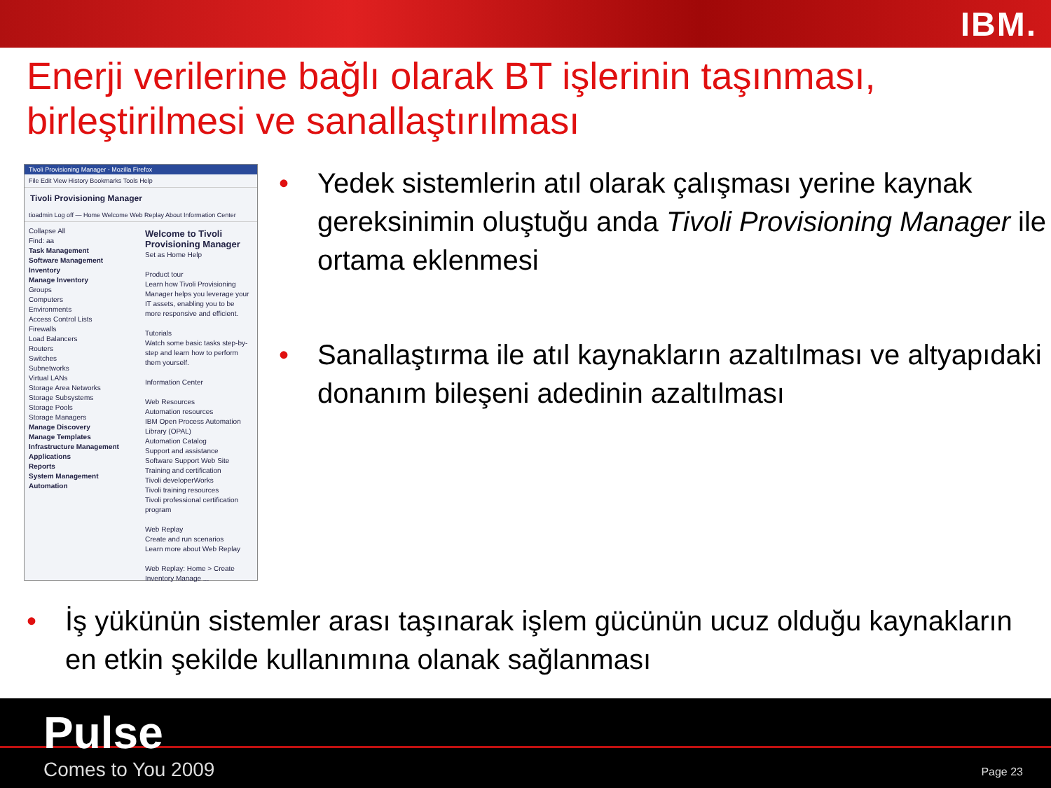IBM.
Enerji verilerine bağlı olarak BT işlerinin taşınması, birleştirilmesi ve sanallaştırılması
Tivoli Provisioning Manager - Mozilla Firefox
File Edit View History Bookmarks Tools Help
Tivoli Provisioning Manager
tioadmin Log off — Home Welcome Web Replay About Information Center
Collapse All
Find: aa
Task Management
Software Management
Inventory
Manage Inventory
Groups
Computers
Environments
Access Control Lists
Firewalls
Load Balancers
Routers
Switches
Subnetworks
Virtual LANs
Storage Area Networks
Storage Subsystems
Storage Pools
Storage Managers
Manage Discovery
Manage Templates
Infrastructure Management
Applications
Reports
System Management
Automation
Welcome to Tivoli Provisioning Manager Set as Home Help
Product tour
Learn how Tivoli Provisioning Manager helps you leverage your IT assets, enabling you to be more responsive and efficient.
Tutorials
Watch some basic tasks step-by-step and learn how to perform them yourself.
Information Center
Web Resources
Automation resources
IBM Open Process Automation Library (OPAL)
Automation Catalog
Support and assistance
Software Support Web Site
Training and certification
Tivoli developerWorks
Tivoli training resources
Tivoli professional certification program
Web Replay
Create and run scenarios
Learn more about Web Replay
Web Replay: Home > Create
Inventory Manage ...
• Yedek sistemlerin atıl olarak çalışması yerine kaynak gereksinimin oluştuğu anda Tivoli Provisioning Manager ile ortama eklenmesi
• Sanallaştırma ile atıl kaynakların azaltılması ve altyapıdaki donanım bileşeni adedinin azaltılması
• İş yükünün sistemler arası taşınarak işlem gücünün ucuz olduğu kaynakların en etkin şekilde kullanımına olanak sağlanması
Pulse
Comes to You 2009 Page 23